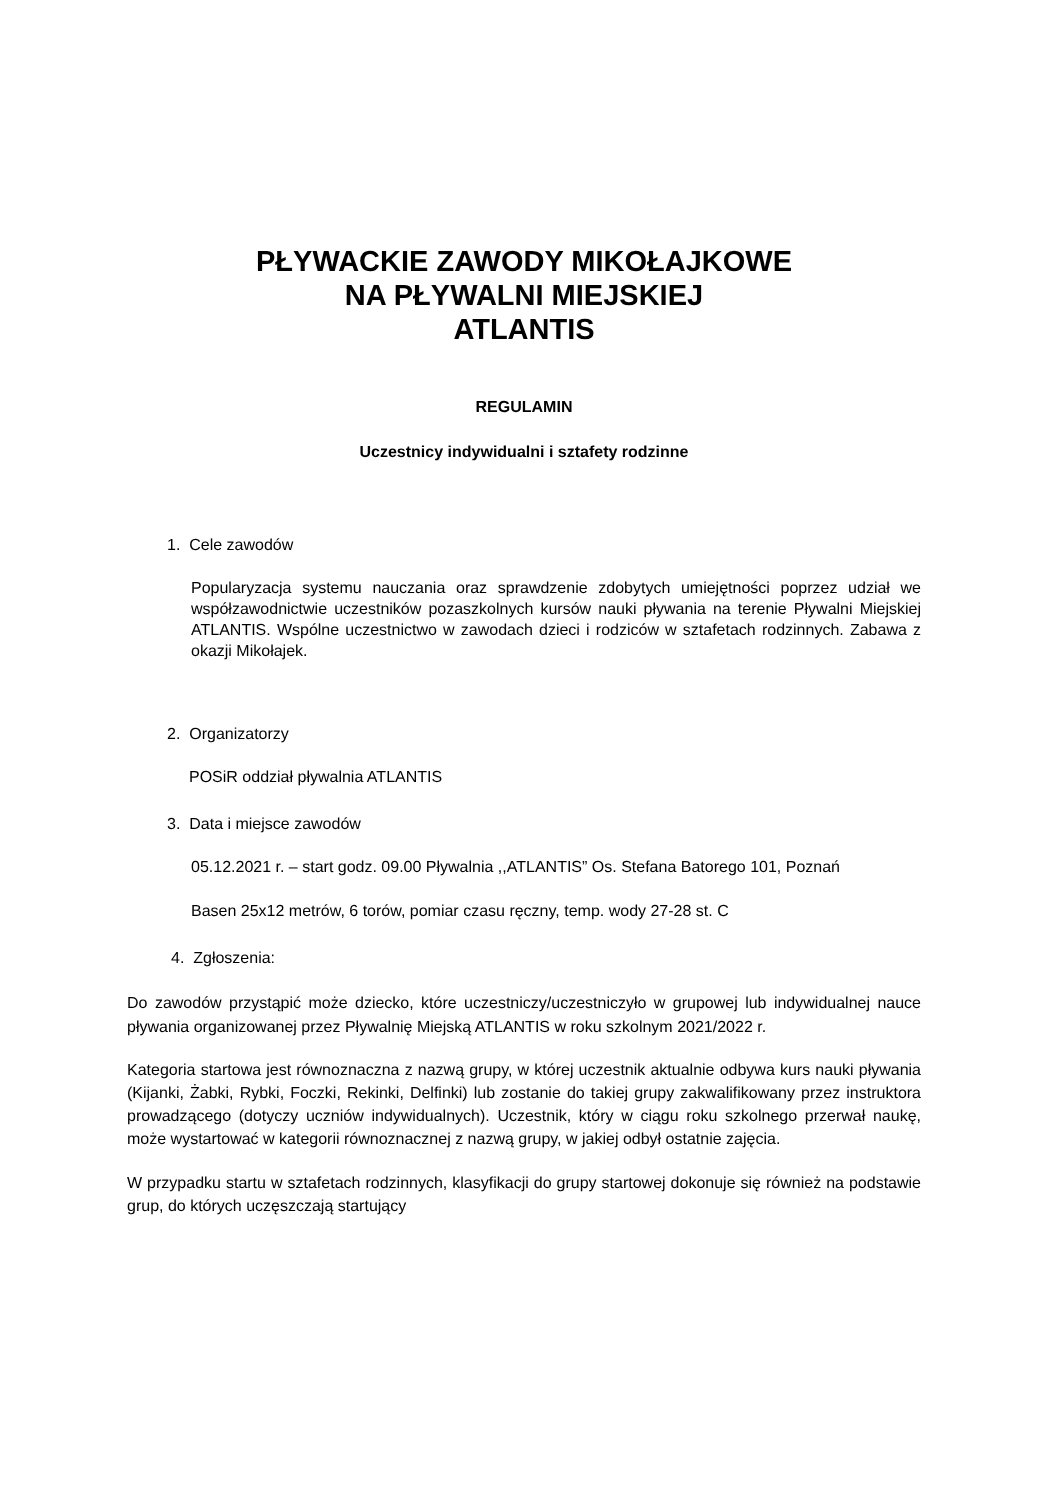PŁYWACKIE ZAWODY MIKOŁAJKOWE
NA PŁYWALNI MIEJSKIEJ
ATLANTIS
REGULAMIN
Uczestnicy indywidualni i sztafety rodzinne
1. Cele zawodów
Popularyzacja systemu nauczania oraz sprawdzenie zdobytych umiejętności poprzez udział we współzawodnictwie uczestników pozaszkolnych kursów nauki pływania na terenie Pływalni Miejskiej ATLANTIS. Wspólne uczestnictwo w zawodach dzieci i rodziców w sztafetach rodzinnych. Zabawa z okazji Mikołajek.
2. Organizatorzy
POSiR oddział pływalnia ATLANTIS
3. Data i miejsce zawodów
05.12.2021 r. – start godz. 09.00 Pływalnia ,,ATLANTIS” Os. Stefana Batorego 101, Poznań
Basen 25x12 metrów, 6 torów, pomiar czasu ręczny, temp. wody 27-28 st. C
4. Zgłoszenia:
Do zawodów przystąpić może dziecko, które uczestniczy/uczestniczyło w grupowej lub indywidualnej nauce pływania organizowanej przez Pływalnię Miejską ATLANTIS w roku szkolnym 2021/2022 r.
Kategoria startowa jest równoznaczna z nazwą grupy, w której uczestnik aktualnie odbywa kurs nauki pływania (Kijanki, Żabki, Rybki, Foczki, Rekinki, Delfinki) lub zostanie do takiej grupy zakwalifikowany przez instruktora prowadzącego (dotyczy uczniów indywidualnych). Uczestnik, który w ciągu roku szkolnego przerwał naukę, może wystartować w kategorii równoznacznej z nazwą grupy, w jakiej odbył ostatnie zajęcia.
W przypadku startu w sztafetach rodzinnych, klasyfikacji do grupy startowej dokonuje się również na podstawie grup, do których uczęszczają startujący